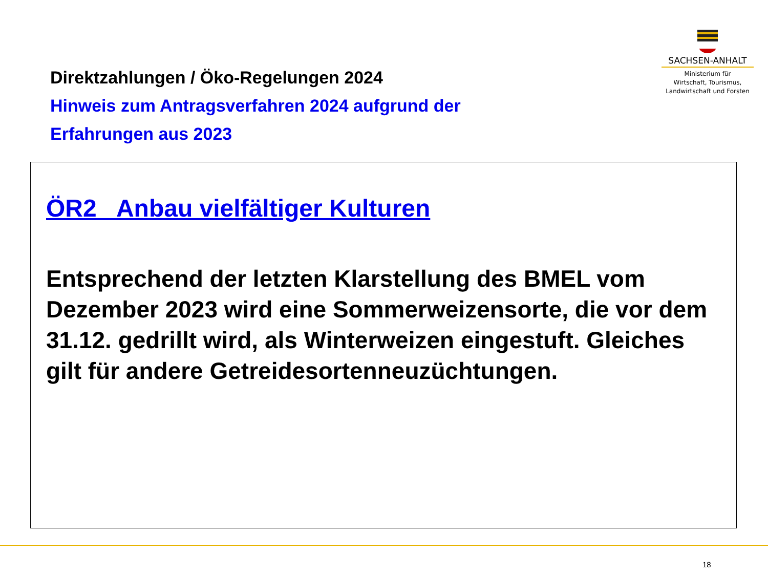Direktzahlungen / Öko-Regelungen 2024
Hinweis zum Antragsverfahren 2024 aufgrund der
Erfahrungen aus 2023
SACHSEN-ANHALT
Ministerium für
Wirtschaft, Tourismus,
Landwirtschaft und Forsten
ÖR2 Anbau vielfältiger Kulturen
Entsprechend der letzten Klarstellung des BMEL vom Dezember 2023 wird eine Sommerweizensorte, die vor dem 31.12. gedrillt wird, als Winterweizen eingestuft. Gleiches gilt für andere Getreidesortenneuzüchtungen.
18